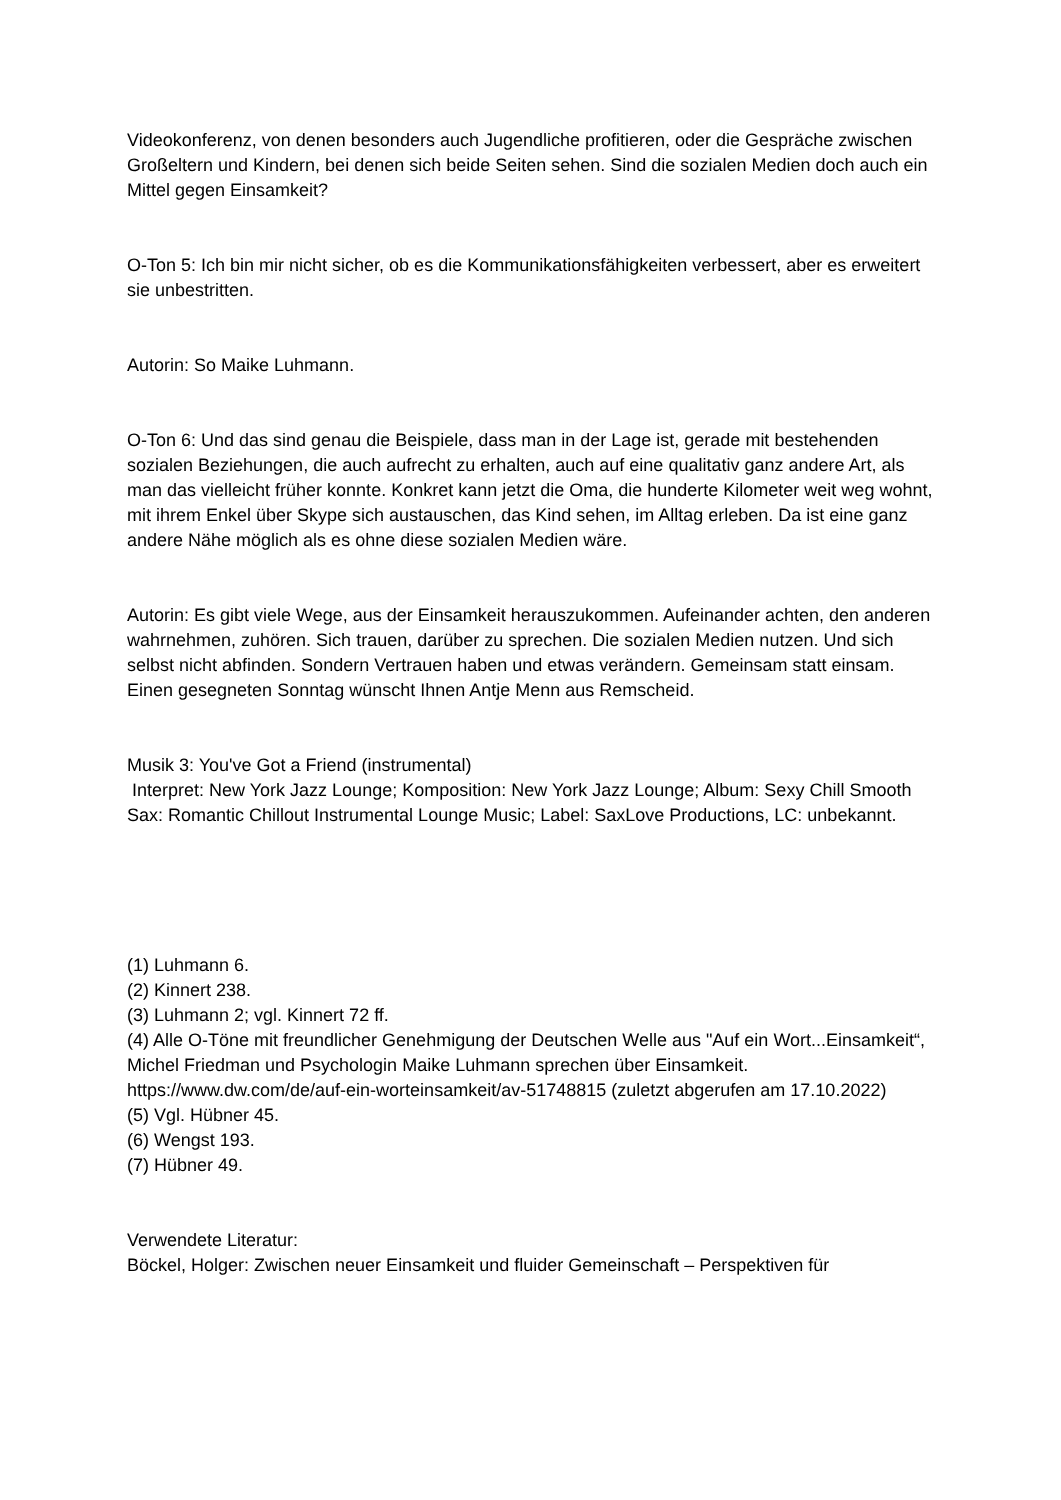Videokonferenz, von denen besonders auch Jugendliche profitieren, oder die Gespräche zwischen Großeltern und Kindern, bei denen sich beide Seiten sehen. Sind die sozialen Medien doch auch ein Mittel gegen Einsamkeit?
O-Ton 5: Ich bin mir nicht sicher, ob es die Kommunikationsfähigkeiten verbessert, aber es erweitert sie unbestritten.
Autorin: So Maike Luhmann.
O-Ton 6: Und das sind genau die Beispiele, dass man in der Lage ist, gerade mit bestehenden sozialen Beziehungen, die auch aufrecht zu erhalten, auch auf eine qualitativ ganz andere Art, als man das vielleicht früher konnte. Konkret kann jetzt die Oma, die hunderte Kilometer weit weg wohnt, mit ihrem Enkel über Skype sich austauschen, das Kind sehen, im Alltag erleben. Da ist eine ganz andere Nähe möglich als es ohne diese sozialen Medien wäre.
Autorin: Es gibt viele Wege, aus der Einsamkeit herauszukommen. Aufeinander achten, den anderen wahrnehmen, zuhören. Sich trauen, darüber zu sprechen. Die sozialen Medien nutzen. Und sich selbst nicht abfinden. Sondern Vertrauen haben und etwas verändern. Gemeinsam statt einsam.
Einen gesegneten Sonntag wünscht Ihnen Antje Menn aus Remscheid.
Musik 3: You've Got a Friend (instrumental)
Interpret: New York Jazz Lounge; Komposition: New York Jazz Lounge; Album: Sexy Chill Smooth Sax: Romantic Chillout Instrumental Lounge Music; Label: SaxLove Productions, LC: unbekannt.
(1) Luhmann 6.
(2) Kinnert 238.
(3) Luhmann 2; vgl. Kinnert 72 ff.
(4) Alle O-Töne mit freundlicher Genehmigung der Deutschen Welle aus "Auf ein Wort...Einsamkeit“, Michel Friedman und Psychologin Maike Luhmann sprechen über Einsamkeit. https://www.dw.com/de/auf-ein-worteinsamkeit/av-51748815 (zuletzt abgerufen am 17.10.2022)
(5) Vgl. Hübner 45.
(6) Wengst 193.
(7) Hübner 49.
Verwendete Literatur:
Böckel, Holger: Zwischen neuer Einsamkeit und fluider Gemeinschaft – Perspektiven für